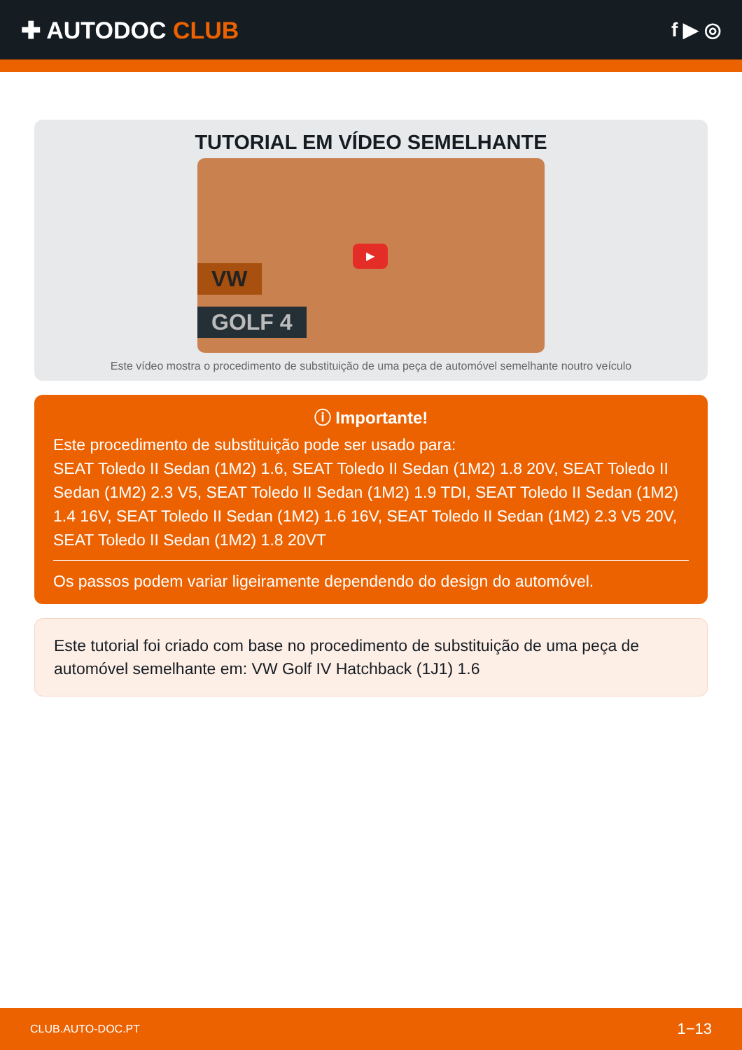✚ AUTODOC CLUB
f ▶ ◎
TUTORIAL EM VÍDEO SEMELHANTE
VW
GOLF 4
▶
Este vídeo mostra o procedimento de substituição de uma peça de automóvel semelhante noutro veículo
ⓘ Importante!
Este procedimento de substituição pode ser usado para:
SEAT Toledo II Sedan (1M2) 1.6, SEAT Toledo II Sedan (1M2) 1.8 20V, SEAT Toledo II Sedan (1M2) 2.3 V5, SEAT Toledo II Sedan (1M2) 1.9 TDI, SEAT Toledo II Sedan (1M2) 1.4 16V, SEAT Toledo II Sedan (1M2) 1.6 16V, SEAT Toledo II Sedan (1M2) 2.3 V5 20V, SEAT Toledo II Sedan (1M2) 1.8 20VT
Os passos podem variar ligeiramente dependendo do design do automóvel.
Este tutorial foi criado com base no procedimento de substituição de uma peça de automóvel semelhante em: VW Golf IV Hatchback (1J1) 1.6
CLUB.AUTO-DOC.PT 1−13